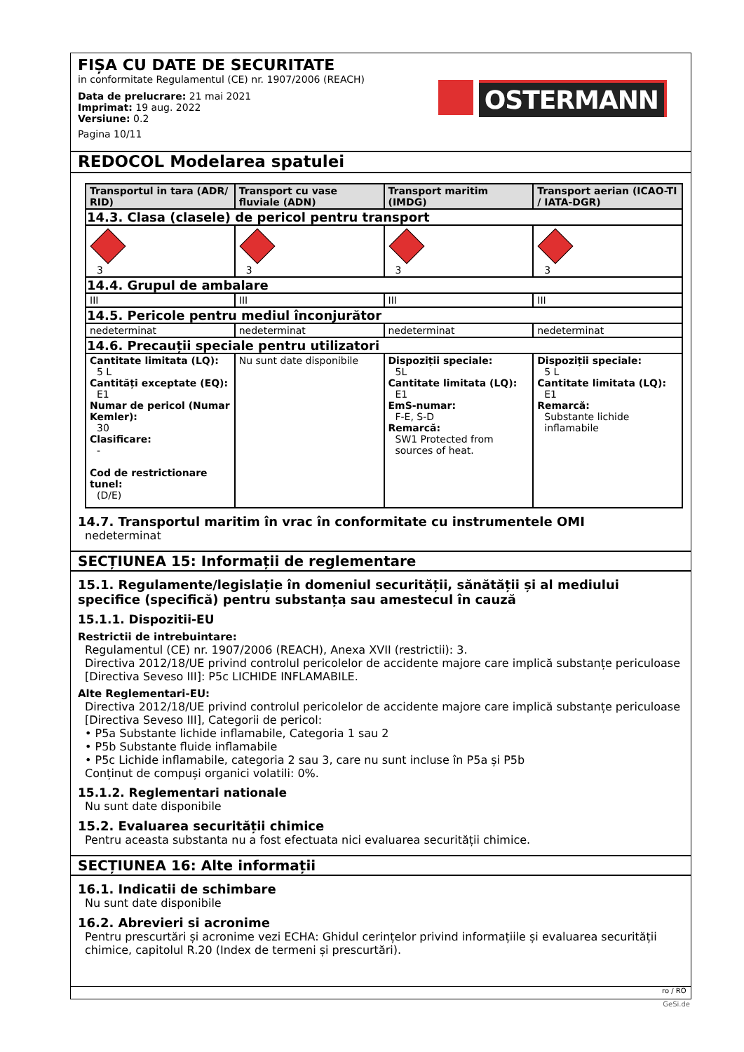FIȘA CU DATE DE SECURITATE
in conformitate Regulamentul (CE) nr. 1907/2006 (REACH)
Data de prelucrare: 21 mai 2021
Imprimat: 19 aug. 2022
Versiune: 0.2
Pagina 10/11
OSTERMANN
REDOCOL Modelarea spatulei
| Transportul in tara (ADR/ RID) | Transport cu vase fluviale (ADN) | Transport maritim (IMDG) | Transport aerian (ICAO-TI / IATA-DGR) |
| --- | --- | --- | --- |
| 14.3. Clasa (clasele) de pericol pentru transport | | | |
| 3 | 3 | 3 | 3 |
| 14.4. Grupul de ambalare | | | |
| III | III | III | III |
| 14.5. Pericole pentru mediul înconjurător | | | |
| nedeterminat | nedeterminat | nedeterminat | nedeterminat |
| 14.6. Precauții speciale pentru utilizatori | | | |
| Cantitate limitata (LQ): 5 L Cantități exceptate (EQ): E1 Numar de pericol (Numar Kemler): 30 Clasificare: - Cod de restrictionare tunel: (D/E) | Nu sunt date disponibile | Dispoziții speciale: 5L Cantitate limitata (LQ): E1 EmS-numar: F-E, S-D Remarcă: SW1 Protected from sources of heat. | Dispoziții speciale: 5 L Cantitate limitata (LQ): E1 Remarcă: Substante lichide inflamabile |
14.7. Transportul maritim în vrac în conformitate cu instrumentele OMI
nedeterminat
SECȚIUNEA 15: Informații de reglementare
15.1. Regulamente/legislație în domeniul securității, sănătății și al mediului specifice (specifică) pentru substanța sau amestecul în cauză
15.1.1. Dispozitii-EU
Restrictii de intrebuintare:
Regulamentul (CE) nr. 1907/2006 (REACH), Anexa XVII (restrictii): 3.
Directiva 2012/18/UE privind controlul pericolelor de accidente majore care implică substanțe periculoase [Directiva Seveso III]: P5c LICHIDE INFLAMABILE.
Alte Reglementari-EU:
Directiva 2012/18/UE privind controlul pericolelor de accidente majore care implică substanțe periculoase [Directiva Seveso III], Categorii de pericol:
• P5a Substante lichide inflamabile, Categoria 1 sau 2
• P5b Substante fluide inflamabile
• P5c Lichide inflamabile, categoria 2 sau 3, care nu sunt incluse în P5a și P5b
Conținut de compuși organici volatili: 0%.
15.1.2. Reglementari nationale
Nu sunt date disponibile
15.2. Evaluarea securității chimice
Pentru aceasta substanta nu a fost efectuata nici evaluarea securității chimice.
SECȚIUNEA 16: Alte informații
16.1. Indicatii de schimbare
Nu sunt date disponibile
16.2. Abrevieri si acronime
Pentru prescurtări și acronime vezi ECHA: Ghidul cerințelor privind informațiile și evaluarea securității chimice, capitolul R.20 (Index de termeni și prescurtări).
ro / RO
GeSi.de